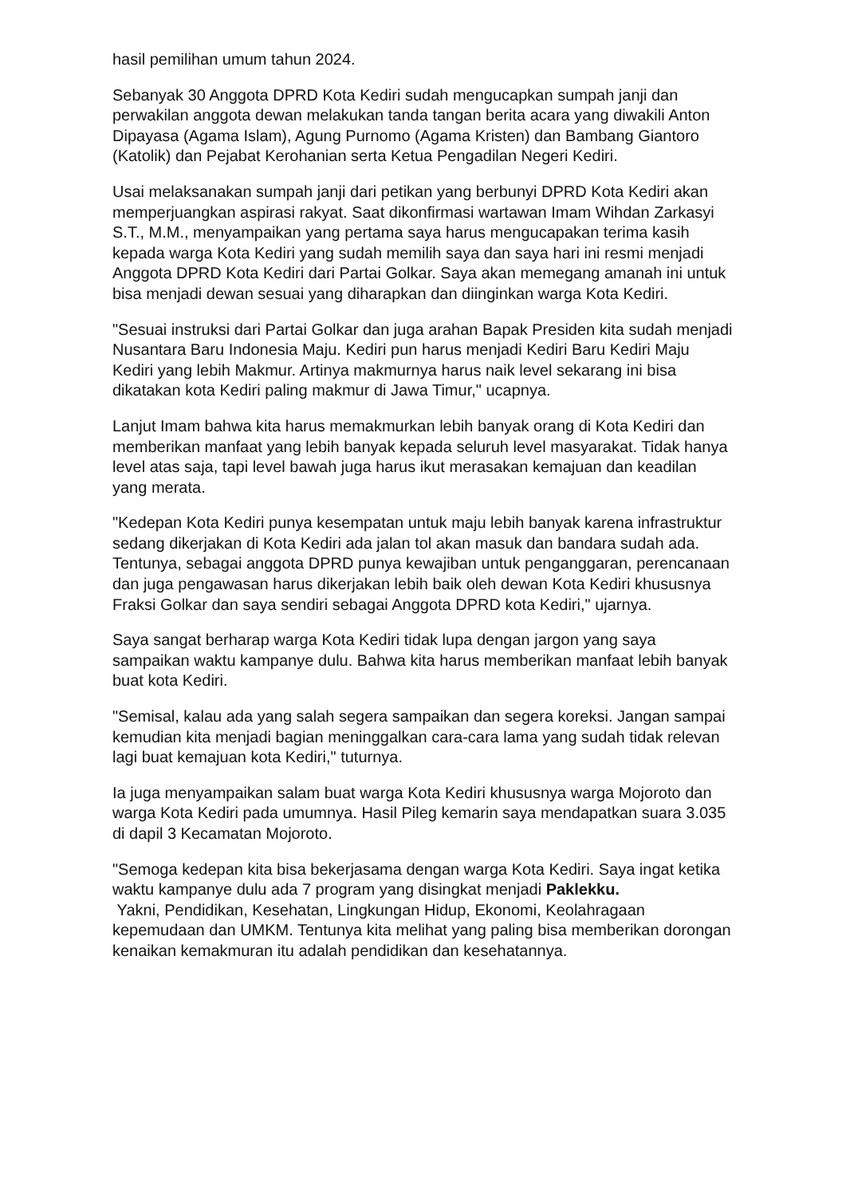hasil pemilihan umum tahun 2024.
Sebanyak 30 Anggota DPRD Kota Kediri sudah mengucapkan sumpah janji dan perwakilan anggota dewan melakukan tanda tangan berita acara yang diwakili Anton Dipayasa (Agama Islam), Agung Purnomo (Agama Kristen) dan Bambang Giantoro (Katolik) dan Pejabat Kerohanian serta Ketua Pengadilan Negeri Kediri.
Usai melaksanakan sumpah janji dari petikan yang berbunyi DPRD Kota Kediri akan memperjuangkan aspirasi rakyat. Saat dikonfirmasi wartawan Imam Wihdan Zarkasyi S.T., M.M., menyampaikan yang pertama saya harus mengucapakan terima kasih kepada warga Kota Kediri yang sudah memilih saya dan saya hari ini resmi menjadi Anggota DPRD Kota Kediri dari Partai Golkar. Saya akan memegang amanah ini untuk bisa menjadi dewan sesuai yang diharapkan dan diinginkan warga Kota Kediri.
"Sesuai instruksi dari Partai Golkar dan juga arahan Bapak Presiden kita sudah menjadi Nusantara Baru Indonesia Maju. Kediri pun harus menjadi Kediri Baru Kediri Maju Kediri yang lebih Makmur. Artinya makmurnya harus naik level sekarang ini bisa dikatakan kota Kediri paling makmur di Jawa Timur," ucapnya.
Lanjut Imam bahwa kita harus memakmurkan lebih banyak orang di Kota Kediri dan memberikan manfaat yang lebih banyak kepada seluruh level masyarakat. Tidak hanya level atas saja, tapi level bawah juga harus ikut merasakan kemajuan dan keadilan yang merata.
"Kedepan Kota Kediri punya kesempatan untuk maju lebih banyak karena infrastruktur sedang dikerjakan di Kota Kediri ada jalan tol akan masuk dan bandara sudah ada. Tentunya, sebagai anggota DPRD punya kewajiban untuk penganggaran, perencanaan dan juga pengawasan harus dikerjakan lebih baik oleh dewan Kota Kediri khususnya Fraksi Golkar dan saya sendiri sebagai Anggota DPRD kota Kediri," ujarnya.
Saya sangat berharap warga Kota Kediri tidak lupa dengan jargon yang saya sampaikan waktu kampanye dulu. Bahwa kita harus memberikan manfaat lebih banyak buat kota Kediri.
"Semisal, kalau ada yang salah segera sampaikan dan segera koreksi. Jangan sampai kemudian kita menjadi bagian meninggalkan cara-cara lama yang sudah tidak relevan lagi buat kemajuan kota Kediri," tuturnya.
Ia juga menyampaikan salam buat warga Kota Kediri khususnya warga Mojoroto dan warga Kota Kediri pada umumnya. Hasil Pileg kemarin saya mendapatkan suara 3.035 di dapil 3 Kecamatan Mojoroto.
"Semoga kedepan kita bisa bekerjasama dengan warga Kota Kediri. Saya ingat ketika waktu kampanye dulu ada 7 program yang disingkat menjadi Paklekku.
Yakni, Pendidikan, Kesehatan, Lingkungan Hidup, Ekonomi, Keolahragaan kepemudaan dan UMKM. Tentunya kita melihat yang paling bisa memberikan dorongan kenaikan kemakmuran itu adalah pendidikan dan kesehatannya.